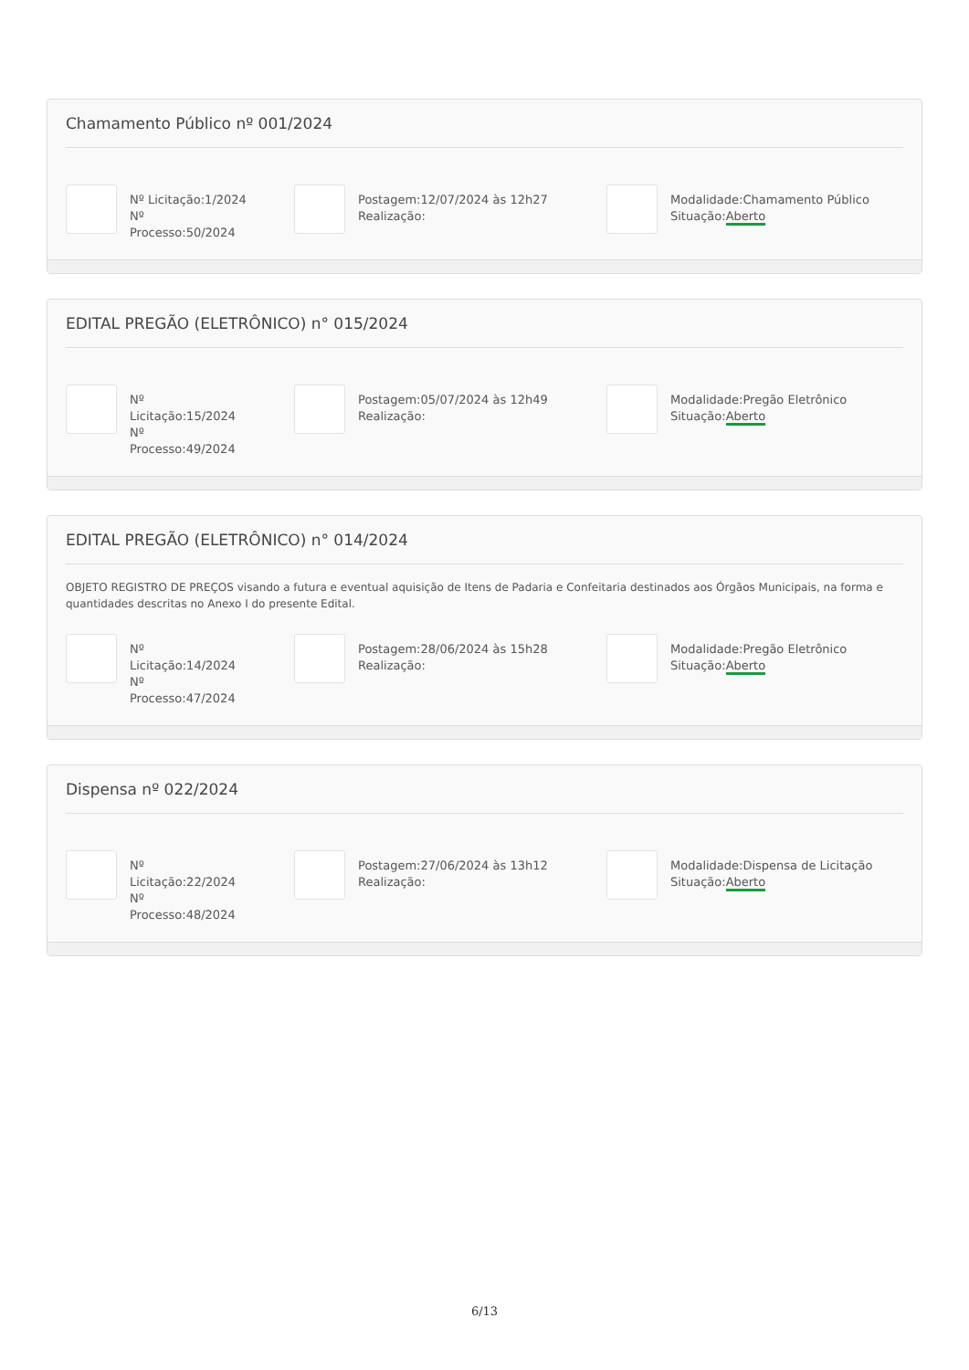Chamamento Público nº 001/2024
Nº Licitação:1/2024
Nº
Processo:50/2024
Postagem:12/07/2024 às 12h27
Realização:
Modalidade:Chamamento Público
Situação:Aberto
EDITAL PREGÃO (ELETRÔNICO) n° 015/2024
Nº
Licitação:15/2024
Nº
Processo:49/2024
Postagem:05/07/2024 às 12h49
Realização:
Modalidade:Pregão Eletrônico
Situação:Aberto
EDITAL PREGÃO (ELETRÔNICO) n° 014/2024
OBJETO REGISTRO DE PREÇOS visando a futura e eventual aquisição de Itens de Padaria e Confeitaria destinados aos Órgãos Municipais, na forma e quantidades descritas no Anexo I do presente Edital.
Nº
Licitação:14/2024
Nº
Processo:47/2024
Postagem:28/06/2024 às 15h28
Realização:
Modalidade:Pregão Eletrônico
Situação:Aberto
Dispensa nº 022/2024
Nº
Licitação:22/2024
Nº
Processo:48/2024
Postagem:27/06/2024 às 13h12
Realização:
Modalidade:Dispensa de Licitação
Situação:Aberto
6/13